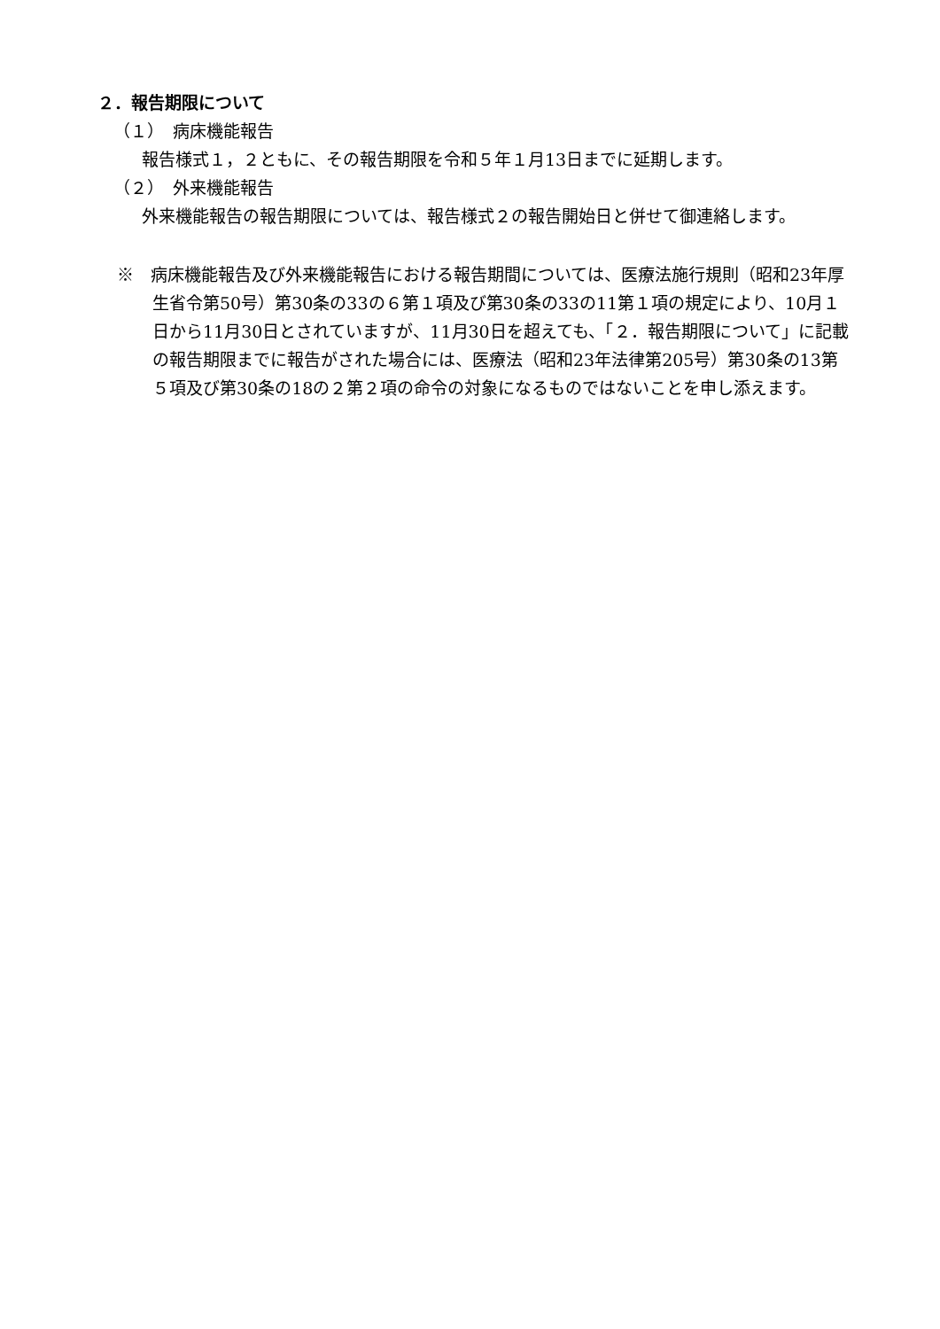２．報告期限について
（１）　病床機能報告
報告様式１，２ともに、その報告期限を令和５年１月13日までに延期します。
（２）　外来機能報告
外来機能報告の報告期限については、報告様式２の報告開始日と併せて御連絡します。
※　病床機能報告及び外来機能報告における報告期間については、医療法施行規則（昭和23年厚生省令第50号）第30条の33の６第１項及び第30条の33の11第１項の規定により、10月１日から11月30日とされていますが、11月30日を超えても、「２．報告期限について」に記載の報告期限までに報告がされた場合には、医療法（昭和23年法律第205号）第30条の13第５項及び第30条の18の２第２項の命令の対象になるものではないことを申し添えます。